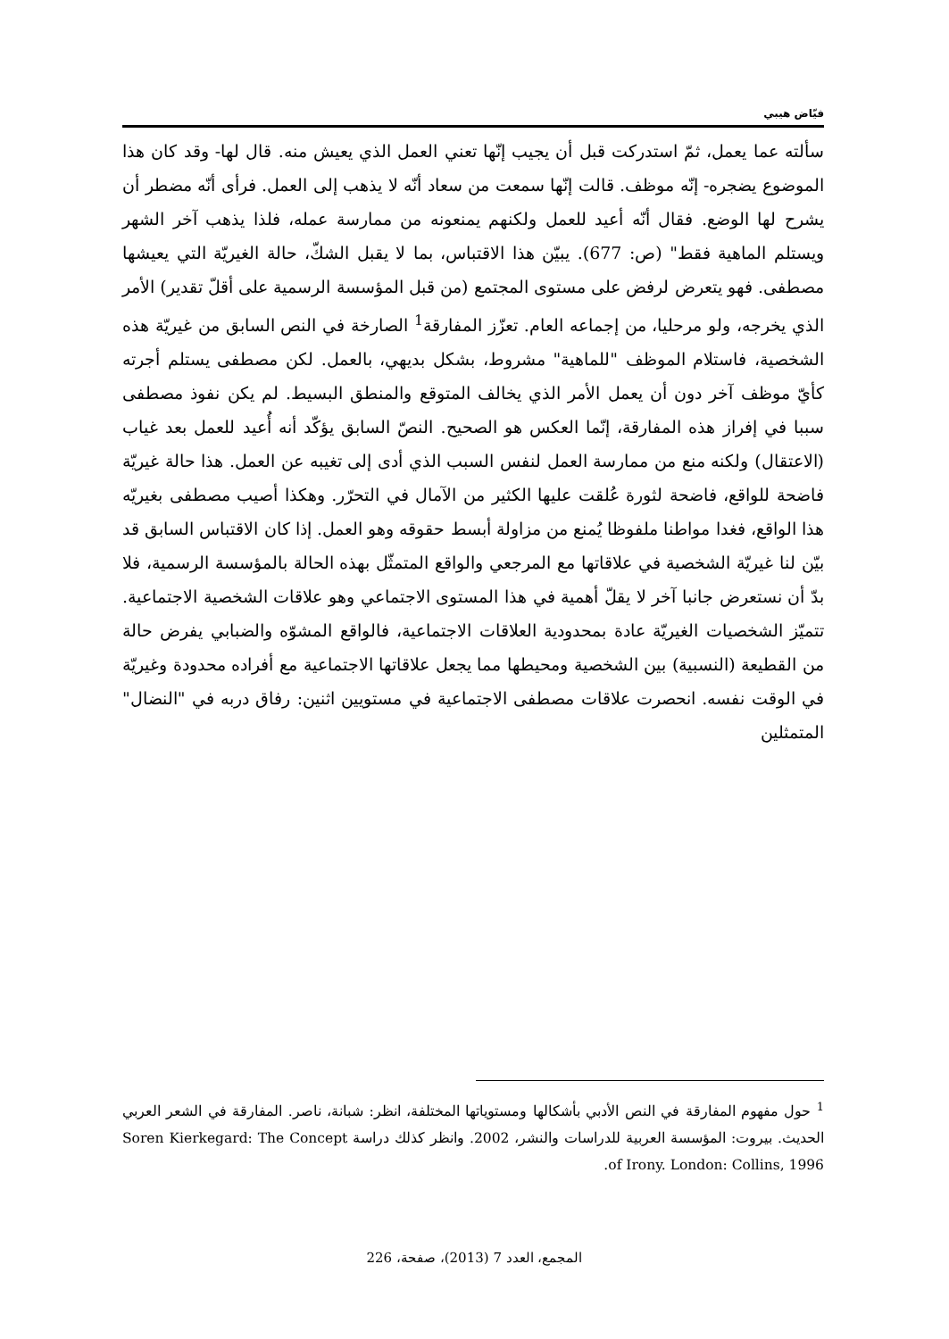فيّاض هيبي
سألته عما يعمل، ثمّ استدركت قبل أن يجيب إنّها تعني العمل الذي يعيش منه. قال لها- وقد كان هذا الموضوع يضجره- إنّه موظف. قالت إنّها سمعت من سعاد أنّه لا يذهب إلى العمل. فرأى أنّه مضطر أن يشرح لها الوضع. فقال أنّه أعيد للعمل ولكنهم يمنعونه من ممارسة عمله، فلذا يذهب آخر الشهر ويستلم الماهية فقط" (ص: 677). يبيّن هذا الاقتباس، بما لا يقبل الشكّ، حالة الغيريّة التي يعيشها مصطفى. فهو يتعرض لرفض على مستوى المجتمع (من قبل المؤسسة الرسمية على أقلّ تقدير) الأمر الذي يخرجه، ولو مرحليا، من إجماعه العام. تعزّز المفارقة<sup>1</sup> الصارخة في النص السابق من غيريّة هذه الشخصية، فاستلام الموظف "للماهية" مشروط، بشكل بديهي، بالعمل. لكن مصطفى يستلم أجرته كأيّ موظف آخر دون أن يعمل الأمر الذي يخالف المتوقع والمنطق البسيط. لم يكن نفوذ مصطفى سببا في إفراز هذه المفارقة، إنّما العكس هو الصحيح. النصّ السابق يؤكّد أنه أُعيد للعمل بعد غياب (الاعتقال) ولكنه منع من ممارسة العمل لنفس السبب الذي أدى إلى تغيبه عن العمل. هذا حالة غيريّة فاضحة للواقع، فاضحة لثورة عُلقت عليها الكثير من الآمال في التحرّر. وهكذا أصيب مصطفى بغيريّه هذا الواقع، فغدا مواطنا ملفوظا يُمنع من مزاولة أبسط حقوقه وهو العمل. إذا كان الاقتباس السابق قد بيّن لنا غيريّة الشخصية في علاقاتها مع المرجعي والواقع المتمثّل بهذه الحالة بالمؤسسة الرسمية، فلا بدّ أن نستعرض جانبا آخر لا يقلّ أهمية في هذا المستوى الاجتماعي وهو علاقات الشخصية الاجتماعية. تتميّز الشخصيات الغيريّة عادة بمحدودية العلاقات الاجتماعية، فالواقع المشوّه والضبابي يفرض حالة من القطيعة (النسبية) بين الشخصية ومحيطها مما يجعل علاقاتها الاجتماعية مع أفراده محدودة وغيريّة في الوقت نفسه. انحصرت علاقات مصطفى الاجتماعية في مستويين اثنين: رفاق دربه في "النضال" المتمثلين
<sup>1</sup> حول مفهوم المفارقة في النص الأدبي بأشكالها ومستوياتها المختلفة، انظر: شبانة، ناصر. المفارقة في الشعر العربي الحديث. بيروت: المؤسسة العربية للدراسات والنشر، 2002. وانظر كذلك دراسة Soren Kierkegard: The Concept of Irony. London: Collins, 1996.
المجمع، العدد 7 (2013)، صفحة، 226